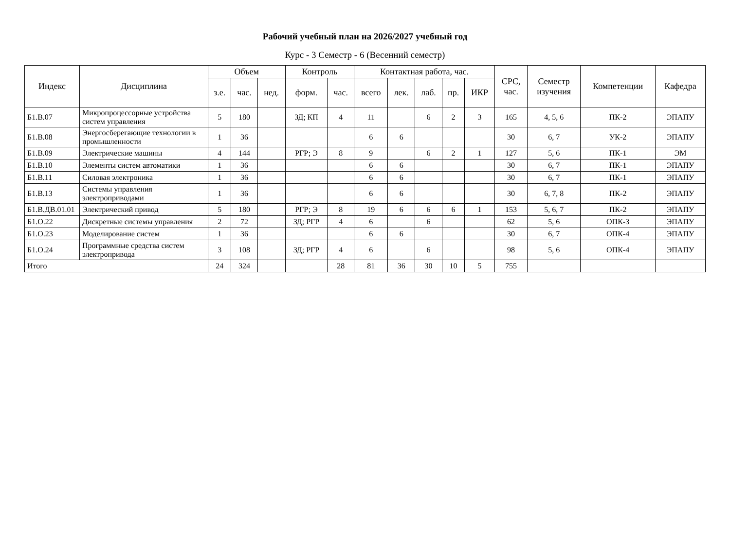Рабочий учебный план на 2026/2027 учебный год
Курс - 3 Семестр - 6 (Весенний семестр)
| Индекс | Дисциплина | Объем | | | Контроль | | Контактная работа, час. | | | | | СРС, час. | Семестр изучения | Компетенции | Кафедра |
| --- | --- | --- | --- | --- | --- | --- | --- | --- | --- | --- | --- | --- | --- | --- | --- |
| | | з.е. | час. | нед. | форм. | час. | всего | лек. | лаб. | пр. | ИКР | | | | |
| Б1.В.07 | Микропроцессорные устройства систем управления | 5 | 180 | | ЗД; КП | 4 | 11 | | 6 | 2 | 3 | 165 | 4, 5, 6 | ПК-2 | ЭПАПУ |
| Б1.В.08 | Энергосберегающие технологии в промышленности | 1 | 36 | | | | 6 | 6 | | | | 30 | 6, 7 | УК-2 | ЭПАПУ |
| Б1.В.09 | Электрические машины | 4 | 144 | | РГР; Э | 8 | 9 | | 6 | 2 | 1 | 127 | 5, 6 | ПК-1 | ЭМ |
| Б1.В.10 | Элементы систем автоматики | 1 | 36 | | | | 6 | 6 | | | | 30 | 6, 7 | ПК-1 | ЭПАПУ |
| Б1.В.11 | Силовая электроника | 1 | 36 | | | | 6 | 6 | | | | 30 | 6, 7 | ПК-1 | ЭПАПУ |
| Б1.В.13 | Системы управления электроприводами | 1 | 36 | | | | 6 | 6 | | | | 30 | 6, 7, 8 | ПК-2 | ЭПАПУ |
| Б1.В.ДВ.01.01 | Электрический привод | 5 | 180 | | РГР; Э | 8 | 19 | 6 | 6 | 6 | 1 | 153 | 5, 6, 7 | ПК-2 | ЭПАПУ |
| Б1.О.22 | Дискретные системы управления | 2 | 72 | | ЗД; РГР | 4 | 6 | | 6 | | | 62 | 5, 6 | ОПК-3 | ЭПАПУ |
| Б1.О.23 | Моделирование систем | 1 | 36 | | | | 6 | 6 | | | | 30 | 6, 7 | ОПК-4 | ЭПАПУ |
| Б1.О.24 | Программные средства систем электропривода | 3 | 108 | | ЗД; РГР | 4 | 6 | | 6 | | | 98 | 5, 6 | ОПК-4 | ЭПАПУ |
| Итого | | 24 | 324 | | | 28 | 81 | 36 | 30 | 10 | 5 | 755 | | | |